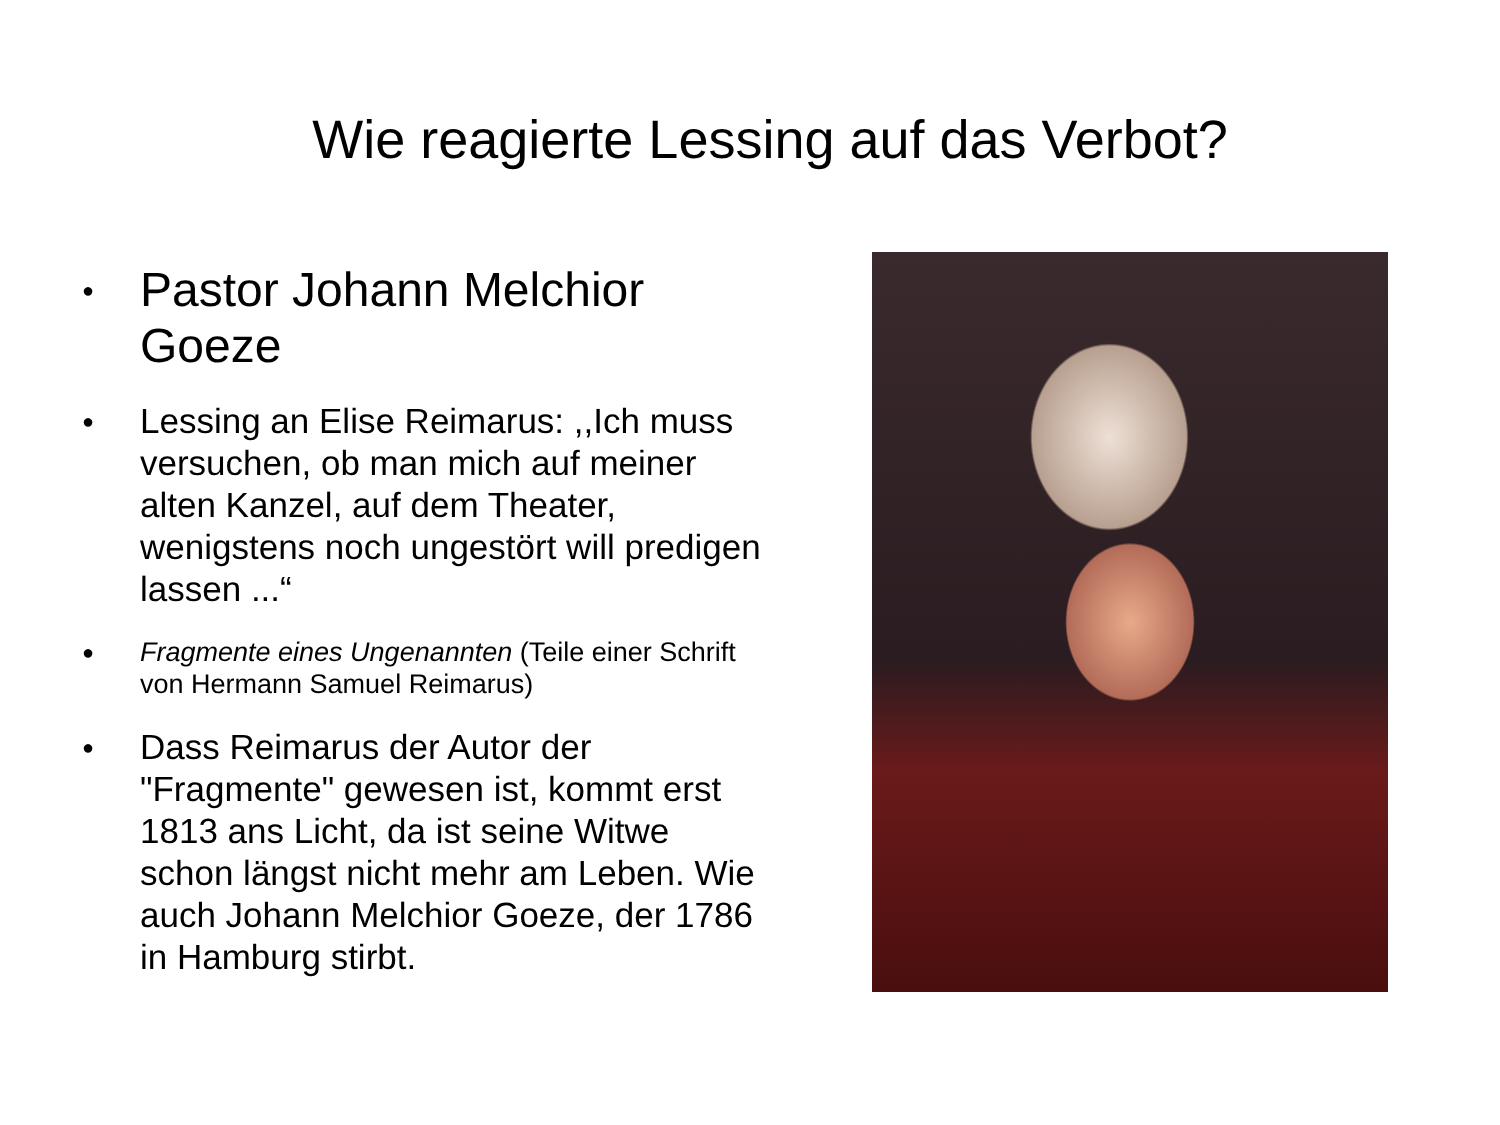Wie reagierte Lessing auf das Verbot?
● Pastor Johann Melchior Goeze
● Lessing an Elise Reimarus: ,,Ich muss versuchen, ob man mich auf meiner alten Kanzel, auf dem Theater, wenigstens noch ungestört will predigen lassen ...“
● Fragmente eines Ungenannten (Teile einer Schrift von Hermann Samuel Reimarus)
● Dass Reimarus der Autor der "Fragmente" gewesen ist, kommt erst 1813 ans Licht, da ist seine Witwe schon längst nicht mehr am Leben. Wie auch Johann Melchior Goeze, der 1786 in Hamburg stirbt.